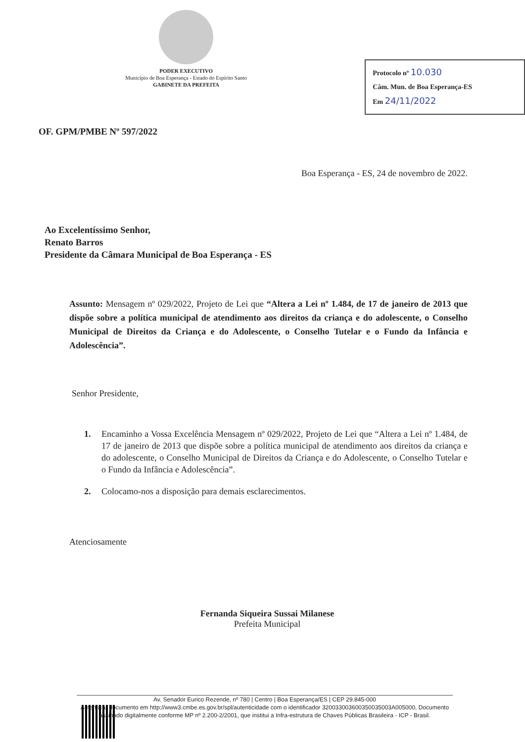PODER EXECUTIVO
Município de Boa Esperança - Estado do Espírito Santo
GABINETE DA PREFEITA
Protocolo nº 10.030
Câm. Mun. de Boa Esperança-ES
Em 24/11/2022
OF. GPM/PMBE Nº 597/2022
Boa Esperança - ES, 24 de novembro de 2022.
Ao Excelentíssimo Senhor,
Renato Barros
Presidente da Câmara Municipal de Boa Esperança - ES
Assunto: Mensagem nº 029/2022, Projeto de Lei que “Altera a Lei nº 1.484, de 17 de janeiro de 2013 que dispõe sobre a política municipal de atendimento aos direitos da criança e do adolescente, o Conselho Municipal de Direitos da Criança e do Adolescente, o Conselho Tutelar e o Fundo da Infância e Adolescência”.
Senhor Presidente,
1. Encaminho a Vossa Excelência Mensagem nº 029/2022, Projeto de Lei que “Altera a Lei nº 1.484, de 17 de janeiro de 2013 que dispõe sobre a política municipal de atendimento aos direitos da criança e do adolescente, o Conselho Municipal de Direitos da Criança e do Adolescente, o Conselho Tutelar e o Fundo da Infância e Adolescência”.
2. Colocamo-nos a disposição para demais esclarecimentos.
Atenciosamente
Fernanda Siqueira Sussai Milanese
Prefeita Municipal
Av. Senador Eurico Rezende, nº 780 | Centro | Boa Esperança/ES | CEP 29.845-000
Autenticar documento em http://www3.cmbe.es.gov.br/spl/autenticidade com o identificador 320033003600350035003A005000, Documento assinado digitalmente conforme MP nº 2.200-2/2001, que institui a Infra-estrutura de Chaves Públicas Brasileira - ICP - Brasil.